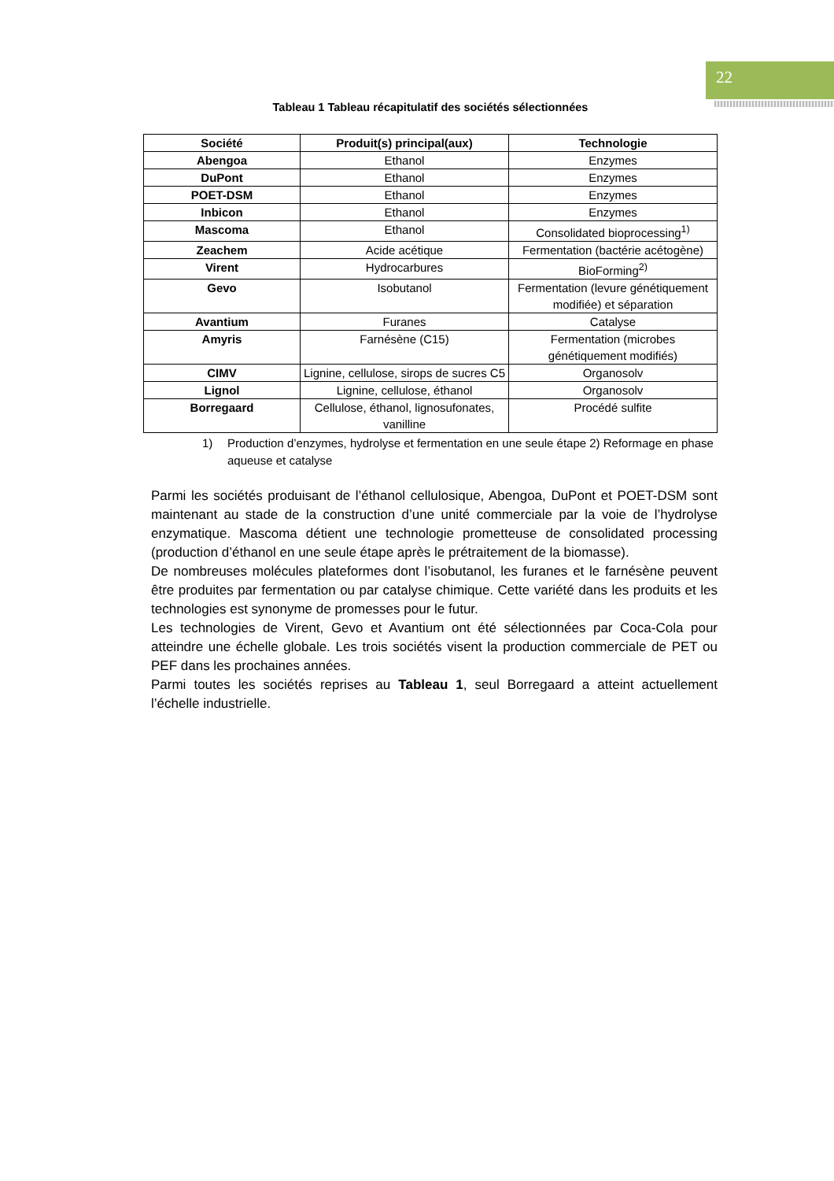22
Tableau 1 Tableau récapitulatif des sociétés sélectionnées
| Société | Produit(s) principal(aux) | Technologie |
| --- | --- | --- |
| Abengoa | Ethanol | Enzymes |
| DuPont | Ethanol | Enzymes |
| POET-DSM | Ethanol | Enzymes |
| Inbicon | Ethanol | Enzymes |
| Mascoma | Ethanol | Consolidated bioprocessing<sup>1)</sup> |
| Zeachem | Acide acétique | Fermentation (bactérie acétogène) |
| Virent | Hydrocarbures | BioForming<sup>2)</sup> |
| Gevo | Isobutanol | Fermentation (levure génétiquement modifiée) et séparation |
| Avantium | Furanes | Catalyse |
| Amyris | Farnésène (C15) | Fermentation (microbes génétiquement modifiés) |
| CIMV | Lignine, cellulose, sirops de sucres C5 | Organosolv |
| Lignol | Lignine, cellulose, éthanol | Organosolv |
| Borregaard | Cellulose, éthanol, lignosufonates, vanilline | Procédé sulfite |
1) Production d’enzymes, hydrolyse et fermentation en une seule étape 2) Reformage en phase aqueuse et catalyse
Parmi les sociétés produisant de l’éthanol cellulosique, Abengoa, DuPont et POET-DSM sont maintenant au stade de la construction d’une unité commerciale par la voie de l’hydrolyse enzymatique. Mascoma détient une technologie prometteuse de consolidated processing (production d’éthanol en une seule étape après le prétraitement de la biomasse).
De nombreuses molécules plateformes dont l’isobutanol, les furanes et le farnésène peuvent être produites par fermentation ou par catalyse chimique. Cette variété dans les produits et les technologies est synonyme de promesses pour le futur.
Les technologies de Virent, Gevo et Avantium ont été sélectionnées par Coca-Cola pour atteindre une échelle globale. Les trois sociétés visent la production commerciale de PET ou PEF dans les prochaines années.
Parmi toutes les sociétés reprises au Tableau 1, seul Borregaard a atteint actuellement l’échelle industrielle.